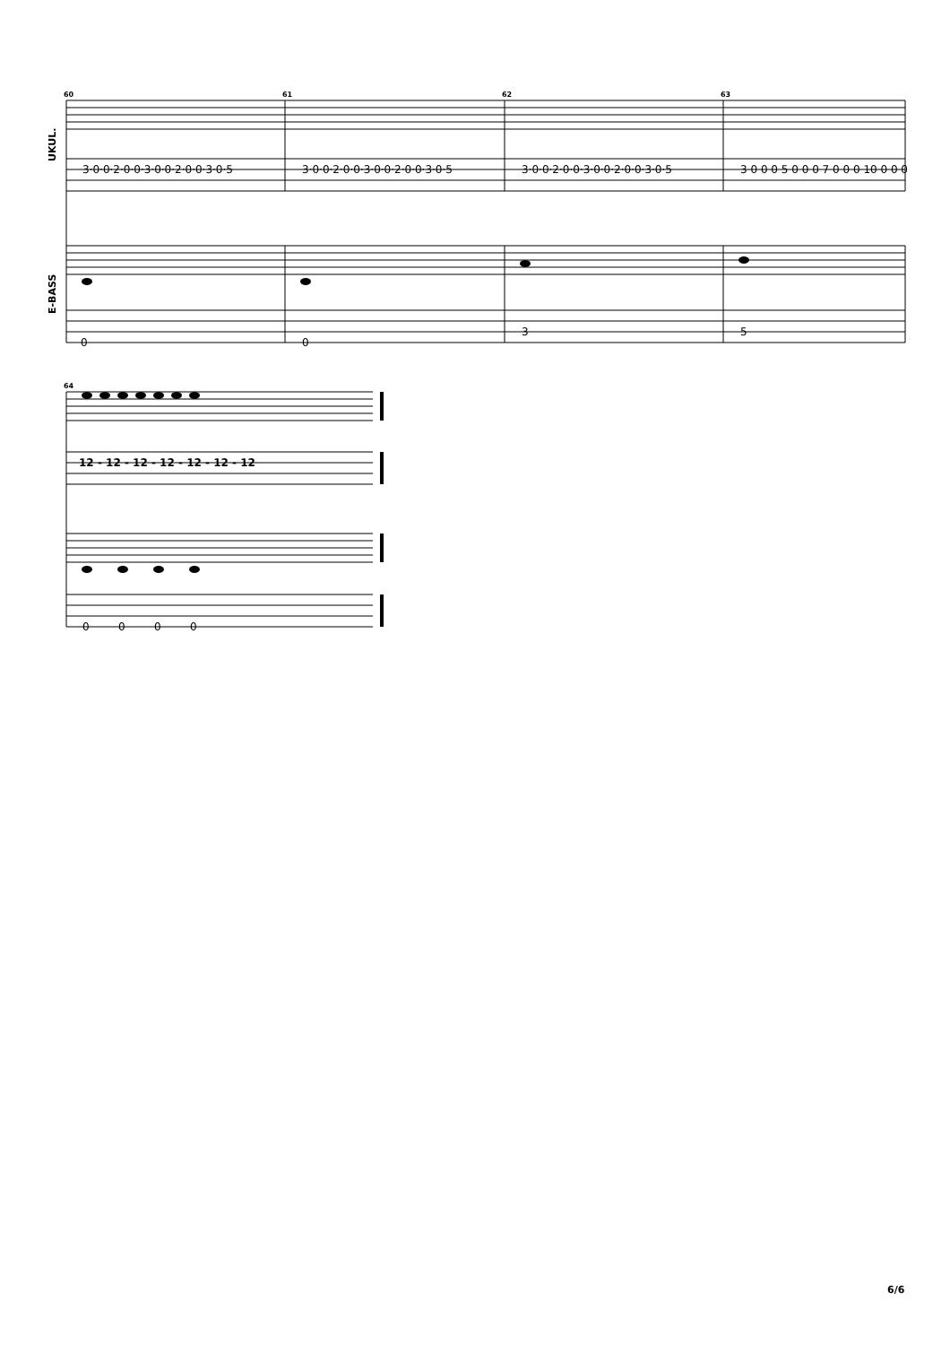60
61
62
63
64
UKUL.
E-BASS
3·0·0·2·0·0·3·0·0·2·0·0·3·0·5
3·0·0·2·0·0·3·0·0·2·0·0·3·0·5
3·0·0·2·0·0·3·0·0·2·0·0·3·0·5
3 0 0 0 5 0 0 0 7 0 0 0 10 0 0 0
0
0
3
5
12 - 12 - 12 - 12 - 12 - 12 - 12
0
0
0
0
6/6